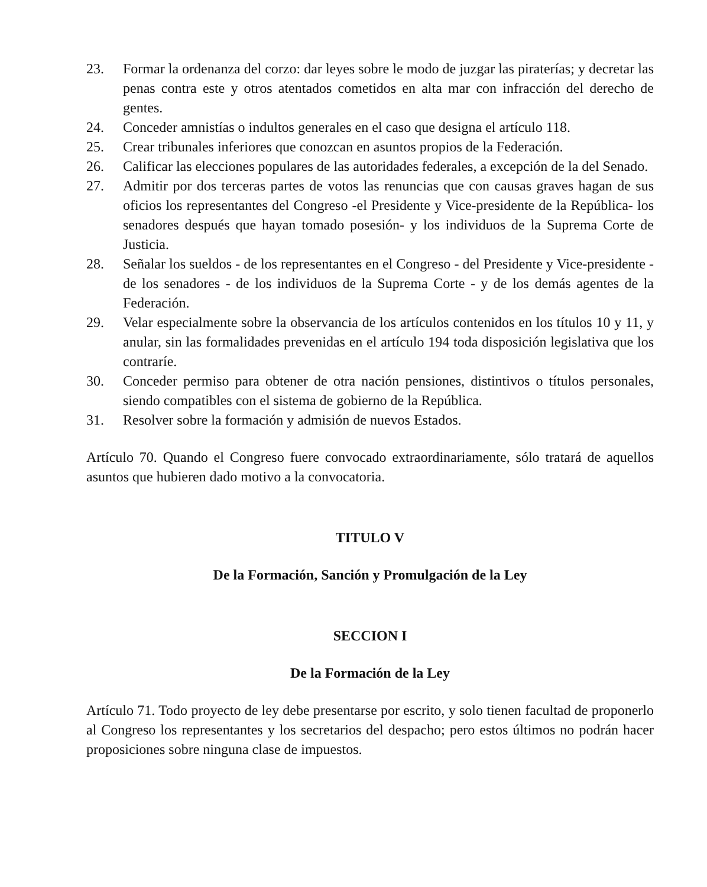23. Formar la ordenanza del corzo: dar leyes sobre le modo de juzgar las piraterías; y decretar las penas contra este y otros atentados cometidos en alta mar con infracción del derecho de gentes.
24. Conceder amnistías o indultos generales en el caso que designa el artículo 118.
25. Crear tribunales inferiores que conozcan en asuntos propios de la Federación.
26. Calificar las elecciones populares de las autoridades federales, a excepción de la del Senado.
27. Admitir por dos terceras partes de votos las renuncias que con causas graves hagan de sus oficios los representantes del Congreso -el Presidente y Vice-presidente de la República- los senadores después que hayan tomado posesión- y los individuos de la Suprema Corte de Justicia.
28. Señalar los sueldos - de los representantes en el Congreso - del Presidente y Vice-presidente - de los senadores - de los individuos de la Suprema Corte - y de los demás agentes de la Federación.
29. Velar especialmente sobre la observancia de los artículos contenidos en los títulos 10 y 11, y anular, sin las formalidades prevenidas en el artículo 194 toda disposición legislativa que los contraríe.
30. Conceder permiso para obtener de otra nación pensiones, distintivos o títulos personales, siendo compatibles con el sistema de gobierno de la República.
31. Resolver sobre la formación y admisión de nuevos Estados.
Artículo 70. Quando el Congreso fuere convocado extraordinariamente, sólo tratará de aquellos asuntos que hubieren dado motivo a la convocatoria.
TITULO V
De la Formación, Sanción y Promulgación de la Ley
SECCION I
De la Formación de la Ley
Artículo 71. Todo proyecto de ley debe presentarse por escrito, y solo tienen facultad de proponerlo al Congreso los representantes y los secretarios del despacho; pero estos últimos no podrán hacer proposiciones sobre ninguna clase de impuestos.